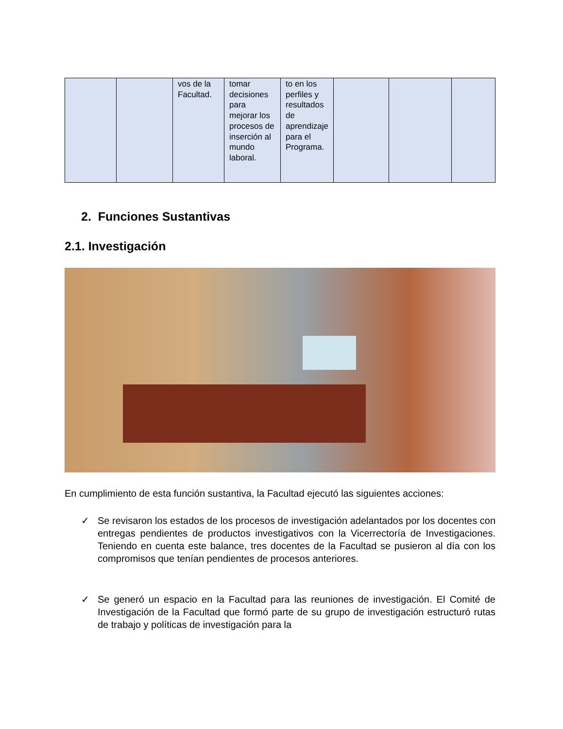| | | vos de la Facultad. | tomar decisiones para mejorar los procesos de inserción al mundo laboral. | to en los perfiles y resultados de aprendizaje para el Programa. | | | |
2. Funciones Sustantivas
2.1. Investigación
En cumplimiento de esta función sustantiva, la Facultad ejecutó las siguientes acciones:
✓ Se revisaron los estados de los procesos de investigación adelantados por los docentes con entregas pendientes de productos investigativos con la Vicerrectoría de Investigaciones. Teniendo en cuenta este balance, tres docentes de la Facultad se pusieron al día con los compromisos que tenían pendientes de procesos anteriores.
✓ Se generó un espacio en la Facultad para las reuniones de investigación. El Comité de Investigación de la Facultad que formó parte de su grupo de investigación estructuró rutas de trabajo y políticas de investigación para la